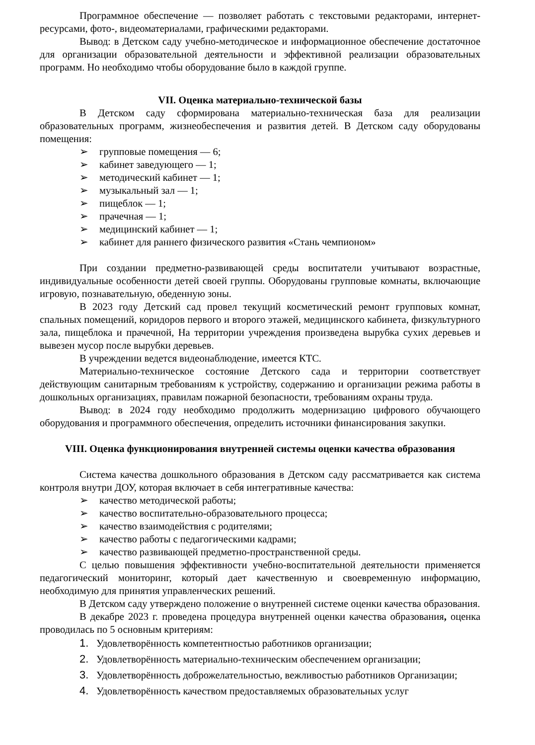Программное обеспечение — позволяет работать с текстовыми редакторами, интернет-ресурсами, фото-, видеоматериалами, графическими редакторами.
Вывод: в Детском саду учебно-методическое и информационное обеспечение достаточное для организации образовательной деятельности и эффективной реализации образовательных программ. Но необходимо чтобы оборудование было в каждой группе.
VII. Оценка материально-технической базы
В Детском саду сформирована материально-техническая база для реализации образовательных программ, жизнеобеспечения и развития детей. В Детском саду оборудованы помещения:
➢ групповые помещения — 6;
➢ кабинет заведующего — 1;
➢ методический кабинет — 1;
➢ музыкальный зал — 1;
➢ пищеблок — 1;
➢ прачечная — 1;
➢ медицинский кабинет — 1;
➢ кабинет для раннего физического развития «Стань чемпионом»
При создании предметно-развивающей среды воспитатели учитывают возрастные, индивидуальные особенности детей своей группы. Оборудованы групповые комнаты, включающие игровую, познавательную, обеденную зоны.
В 2023 году Детский сад провел текущий косметический ремонт групповых комнат, спальных помещений, коридоров первого и второго этажей, медицинского кабинета, физкультурного зала, пищеблока и прачечной, На территории учреждения произведена вырубка сухих деревьев и вывезен мусор после вырубки деревьев.
В учреждении ведется видеонаблюдение, имеется КТС.
Материально-техническое состояние Детского сада и территории соответствует действующим санитарным требованиям к устройству, содержанию и организации режима работы в дошкольных организациях, правилам пожарной безопасности, требованиям охраны труда.
Вывод: в 2024 году необходимо продолжить модернизацию цифрового обучающего оборудования и программного обеспечения, определить источники финансирования закупки.
VIII. Оценка функционирования внутренней системы оценки качества образования
Система качества дошкольного образования в Детском саду рассматривается как система контроля внутри ДОУ, которая включает в себя интегративные качества:
➢ качество методической работы;
➢ качество воспитательно-образовательного процесса;
➢ качество взаимодействия с родителями;
➢ качество работы с педагогическими кадрами;
➢ качество развивающей предметно-пространственной среды.
С целью повышения эффективности учебно-воспитательной деятельности применяется педагогический мониторинг, который дает качественную и своевременную информацию, необходимую для принятия управленческих решений.
В Детском саду утверждено положение о внутренней системе оценки качества образования.
В декабре 2023 г. проведена процедура внутренней оценки качества образования, оценка проводилась по 5 основным критериям:
1. Удовлетворённость компетентностью работников организации;
2. Удовлетворённость материально-техническим обеспечением организации;
3. Удовлетворённость доброжелательностью, вежливостью работников Организации;
4. Удовлетворённость качеством предоставляемых образовательных услуг